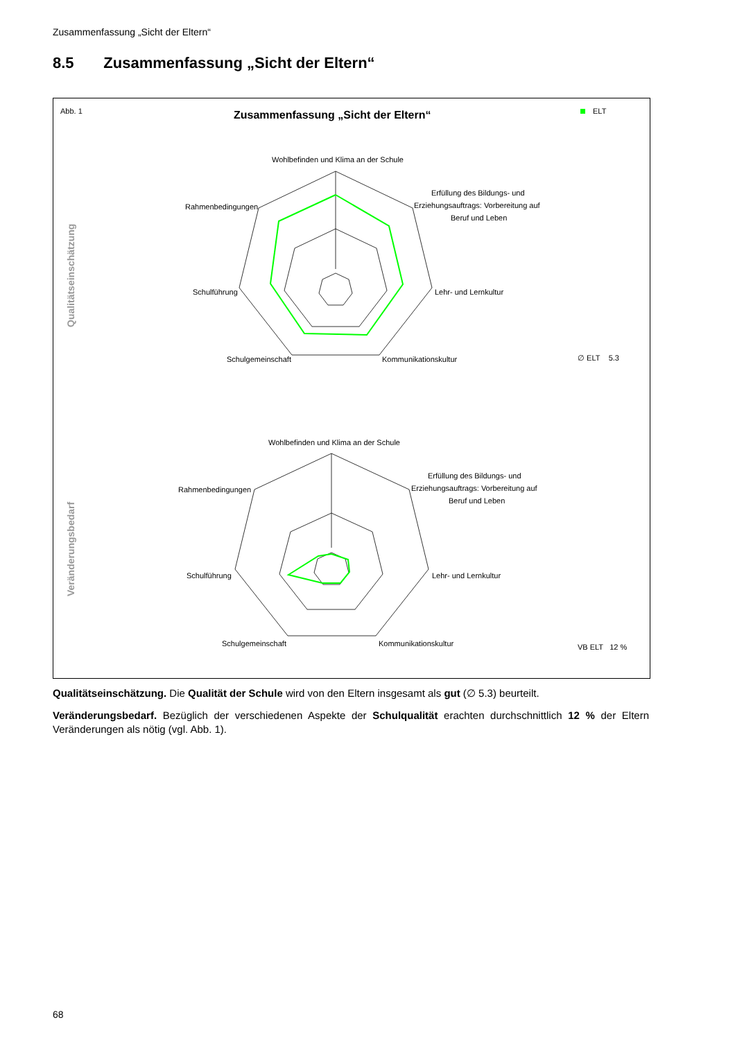Zusammenfassung „Sicht der Eltern“
8.5 Zusammenfassung „Sicht der Eltern“
Abb. 1
Zusammenfassung „Sicht der Eltern“
ELT
Qualitätseinschätzung
Veränderungsbedarf
Wohlbefinden und Klima an der Schule
Rahmenbedingungen
Erfüllung des Bildungs- und
Erziehungsauftrags: Vorbereitung auf
Beruf und Leben
Schulführung
Lehr- und Lernkultur
Schulgemeinschaft
Kommunikationskultur
∅ ELT 5.3
Wohlbefinden und Klima an der Schule
Rahmenbedingungen
Erfüllung des Bildungs- und
Erziehungsauftrags: Vorbereitung auf
Beruf und Leben
Schulführung
Lehr- und Lernkultur
Schulgemeinschaft
Kommunikationskultur
VB ELT 12 %
Qualitätseinschätzung. Die Qualität der Schule wird von den Eltern insgesamt als gut (∅ 5.3) beurteilt.
Veränderungsbedarf. Bezüglich der verschiedenen Aspekte der Schulqualität erachten durchschnittlich 12 % der Eltern Veränderungen als nötig (vgl. Abb. 1).
68